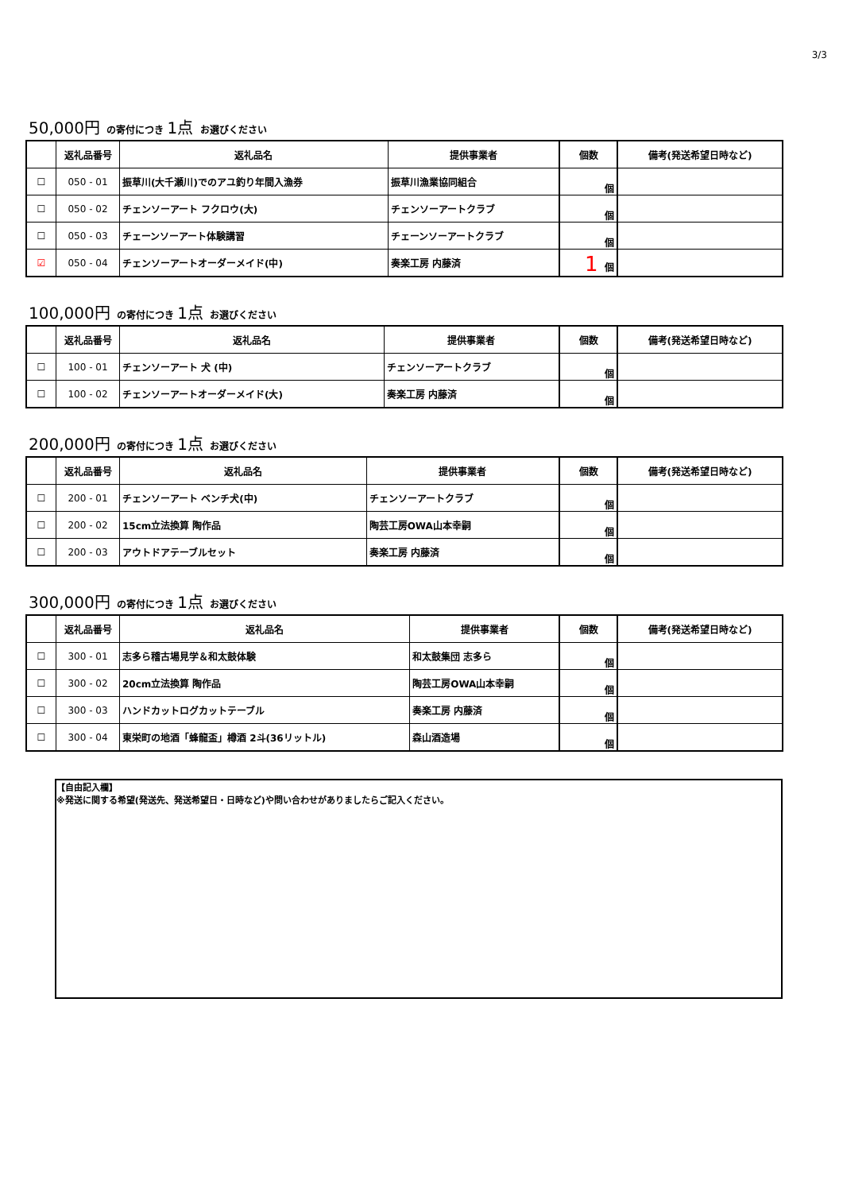3/3
50,000円 の寄付につき 1点 お選びください
| | 返礼品番号 | 返礼品名 | 提供事業者 | 個数 | 備考(発送希望日時など) |
| --- | --- | --- | --- | --- | --- |
| ☐ | 050 - 01 | 振草川(大千瀬川)でのアユ釣り年間入漁券 | 振草川漁業協同組合 | 個 | |
| ☐ | 050 - 02 | チェンソーアート フクロウ(大) | チェンソーアートクラブ | 個 | |
| ☐ | 050 - 03 | チェーンソーアート体験講習 | チェーンソーアートクラブ | 個 | |
| ☑ | 050 - 04 | チェンソーアートオーダーメイド(中) | 奏楽工房 内藤済 | 1 個 | |
100,000円 の寄付につき 1点 お選びください
| | 返礼品番号 | 返礼品名 | 提供事業者 | 個数 | 備考(発送希望日時など) |
| --- | --- | --- | --- | --- | --- |
| ☐ | 100 - 01 | チェンソーアート 犬 (中) | チェンソーアートクラブ | 個 | |
| ☐ | 100 - 02 | チェンソーアートオーダーメイド(大) | 奏楽工房 内藤済 | 個 | |
200,000円 の寄付につき 1点 お選びください
| | 返礼品番号 | 返礼品名 | 提供事業者 | 個数 | 備考(発送希望日時など) |
| --- | --- | --- | --- | --- | --- |
| ☐ | 200 - 01 | チェンソーアート ベンチ犬(中) | チェンソーアートクラブ | 個 | |
| ☐ | 200 - 02 | 15cm立法換算 陶作品 | 陶芸工房OWA山本幸嗣 | 個 | |
| ☐ | 200 - 03 | アウトドアテーブルセット | 奏楽工房 内藤済 | 個 | |
300,000円 の寄付につき 1点 お選びください
| | 返礼品番号 | 返礼品名 | 提供事業者 | 個数 | 備考(発送希望日時など) |
| --- | --- | --- | --- | --- | --- |
| ☐ | 300 - 01 | 志多ら稽古場見学＆和太鼓体験 | 和太鼓集団 志多ら | 個 | |
| ☐ | 300 - 02 | 20cm立法換算 陶作品 | 陶芸工房OWA山本幸嗣 | 個 | |
| ☐ | 300 - 03 | ハンドカットログカットテーブル | 奏楽工房 内藤済 | 個 | |
| ☐ | 300 - 04 | 東栄町の地酒「蜂龍盃」樽酒 2斗(36リットル) | 森山酒造場 | 個 | |
【自由記入欄】
※発送に関する希望(発送先、発送希望日・日時など)や問い合わせがありましたらご記入ください。